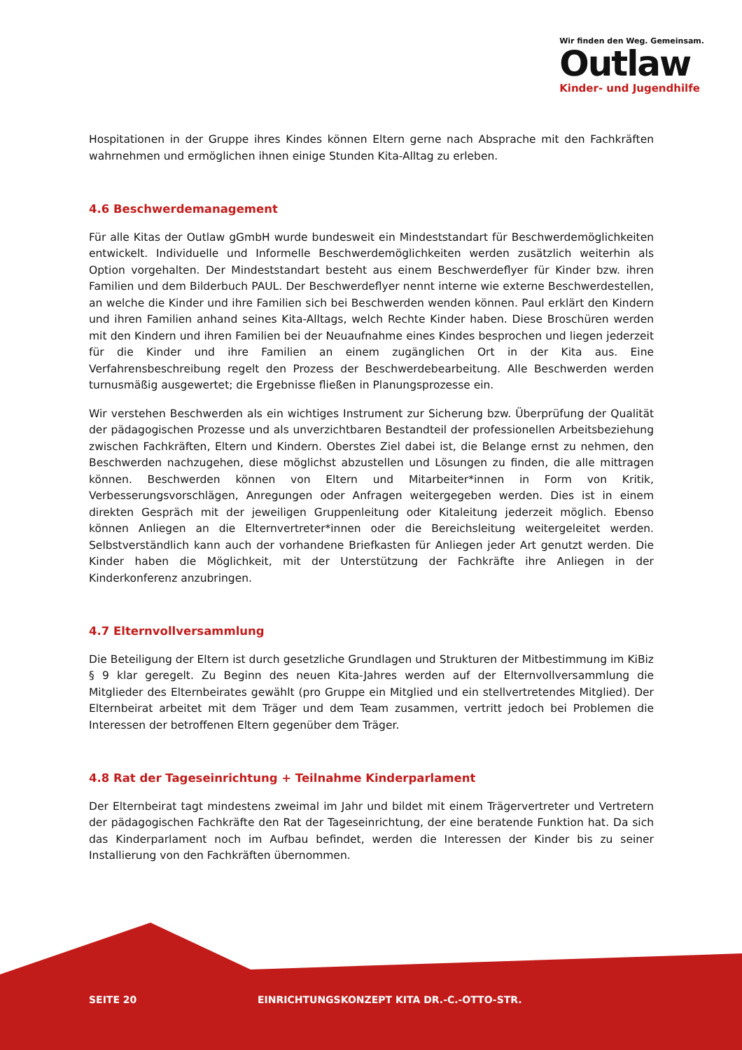Wir finden den Weg. Gemeinsam.
Outlaw
Kinder- und Jugendhilfe
Hospitationen in der Gruppe ihres Kindes können Eltern gerne nach Absprache mit den Fachkräften wahrnehmen und ermöglichen ihnen einige Stunden Kita-Alltag zu erleben.
4.6 Beschwerdemanagement
Für alle Kitas der Outlaw gGmbH wurde bundesweit ein Mindeststandart für Beschwerdemöglichkeiten entwickelt. Individuelle und Informelle Beschwerdemöglichkeiten werden zusätzlich weiterhin als Option vorgehalten. Der Mindeststandart besteht aus einem Beschwerdeflyer für Kinder bzw. ihren Familien und dem Bilderbuch PAUL. Der Beschwerdeflyer nennt interne wie externe Beschwerdestellen, an welche die Kinder und ihre Familien sich bei Beschwerden wenden können. Paul erklärt den Kindern und ihren Familien anhand seines Kita-Alltags, welch Rechte Kinder haben. Diese Broschüren werden mit den Kindern und ihren Familien bei der Neuaufnahme eines Kindes besprochen und liegen jederzeit für die Kinder und ihre Familien an einem zugänglichen Ort in der Kita aus. Eine Verfahrensbeschreibung regelt den Prozess der Beschwerdebearbeitung. Alle Beschwerden werden turnusmäßig ausgewertet; die Ergebnisse fließen in Planungsprozesse ein.
Wir verstehen Beschwerden als ein wichtiges Instrument zur Sicherung bzw. Überprüfung der Qualität der pädagogischen Prozesse und als unverzichtbaren Bestandteil der professionellen Arbeitsbeziehung zwischen Fachkräften, Eltern und Kindern. Oberstes Ziel dabei ist, die Belange ernst zu nehmen, den Beschwerden nachzugehen, diese möglichst abzustellen und Lösungen zu finden, die alle mittragen können. Beschwerden können von Eltern und Mitarbeiter*innen in Form von Kritik, Verbesserungsvorschlägen, Anregungen oder Anfragen weitergegeben werden. Dies ist in einem direkten Gespräch mit der jeweiligen Gruppenleitung oder Kitaleitung jederzeit möglich. Ebenso können Anliegen an die Elternvertreter*innen oder die Bereichsleitung weitergeleitet werden. Selbstverständlich kann auch der vorhandene Briefkasten für Anliegen jeder Art genutzt werden. Die Kinder haben die Möglichkeit, mit der Unterstützung der Fachkräfte ihre Anliegen in der Kinderkonferenz anzubringen.
4.7 Elternvollversammlung
Die Beteiligung der Eltern ist durch gesetzliche Grundlagen und Strukturen der Mitbestimmung im KiBiz § 9 klar geregelt. Zu Beginn des neuen Kita-Jahres werden auf der Elternvollversammlung die Mitglieder des Elternbeirates gewählt (pro Gruppe ein Mitglied und ein stellvertretendes Mitglied). Der Elternbeirat arbeitet mit dem Träger und dem Team zusammen, vertritt jedoch bei Problemen die Interessen der betroffenen Eltern gegenüber dem Träger.
4.8 Rat der Tageseinrichtung + Teilnahme Kinderparlament
Der Elternbeirat tagt mindestens zweimal im Jahr und bildet mit einem Trägervertreter und Vertretern der pädagogischen Fachkräfte den Rat der Tageseinrichtung, der eine beratende Funktion hat. Da sich das Kinderparlament noch im Aufbau befindet, werden die Interessen der Kinder bis zu seiner Installierung von den Fachkräften übernommen.
SEITE 20
EINRICHTUNGSKONZEPT KITA DR.-C.-OTTO-STR.